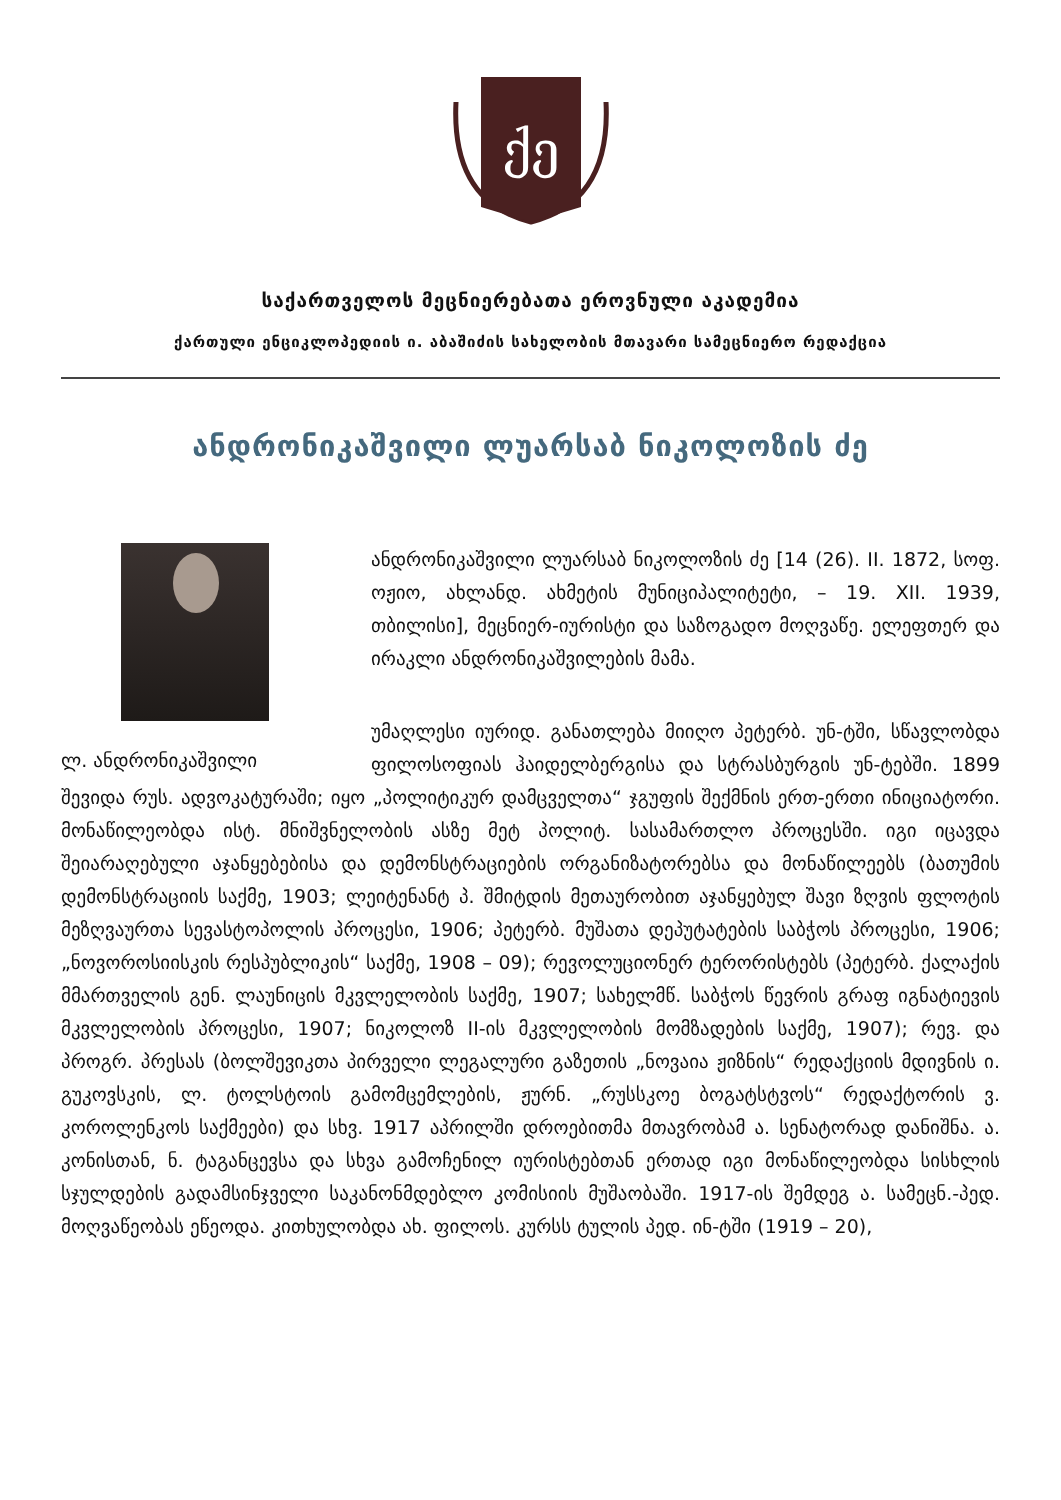ქე
საქართველოს მეცნიერებათა ეროვნული აკადემია
ქართული ენციკლოპედიის ი. აბაშიძის სახელობის მთავარი სამეცნიერო რედაქცია
ანდრონიკაშვილი ლუარსაბ ნიკოლოზის ძე
ლ. ანდრონიკაშვილი
ანდრონიკაშვილი ლუარსაბ ნიკოლოზის ძე [14 (26). II. 1872, სოფ. ოჟიო, ახლანდ. ახმეტის მუნიციპალიტეტი, – 19. XII. 1939, თბილისი], მეცნიერ-იურისტი და საზოგადო მოღვაწე. ელეფთერ და ირაკლი ანდრონიკაშვილების მამა.
უმაღლესი იურიდ. განათლება მიიღო პეტერბ. უნ-ტში, სწავლობდა ფილოსოფიას ჰაიდელბერგისა და სტრასბურგის უნ-ტებში. 1899 შევიდა რუს. ადვოკატურაში; იყო „პოლიტიკურ დამცველთა“ ჯგუფის შექმნის ერთ-ერთი ინიციატორი. მონაწილეობდა ისტ. მნიშვნელობის ასზე მეტ პოლიტ. სასამართლო პროცესში. იგი იცავდა შეიარაღებული აჯანყებებისა და დემონსტრაციების ორგანიზატორებსა და მონაწილეებს (ბათუმის დემონსტრაციის საქმე, 1903; ლეიტენანტ პ. შმიტდის მეთაურობით აჯანყებულ შავი ზღვის ფლოტის მეზღვაურთა სევასტოპოლის პროცესი, 1906; პეტერბ. მუშათა დეპუტატების საბჭოს პროცესი, 1906; „ნოვოროსიისკის რესპუბლიკის“ საქმე, 1908 – 09); რევოლუციონერ ტერორისტებს (პეტერბ. ქალაქის მმართველის გენ. ლაუნიცის მკვლელობის საქმე, 1907; სახელმწ. საბჭოს წევრის გრაფ იგნატიევის მკვლელობის პროცესი, 1907; ნიკოლოზ II-ის მკვლელობის მომზადების საქმე, 1907); რევ. და პროგრ. პრესას (ბოლშევიკთა პირველი ლეგალური გაზეთის „ნოვაია ჟიზნის“ რედაქციის მდივნის ი. გუკოვსკის, ლ. ტოლსტოის გამომცემლების, ჟურნ. „რუსსკოე ბოგატსტვოს“ რედაქტორის ვ. კოროლენკოს საქმეები) და სხვ. 1917 აპრილში დროებითმა მთავრობამ ა. სენატორად დანიშნა. ა. კონისთან, ნ. ტაგანცევსა და სხვა გამოჩენილ იურისტებთან ერთად იგი მონაწილეობდა სისხლის სჯულდების გადამსინჯველი საკანონმდებლო კომისიის მუშაობაში. 1917-ის შემდეგ ა. სამეცნ.-პედ. მოღვაწეობას ეწეოდა. კითხულობდა ახ. ფილოს. კურსს ტულის პედ. ინ-ტში (1919 – 20),